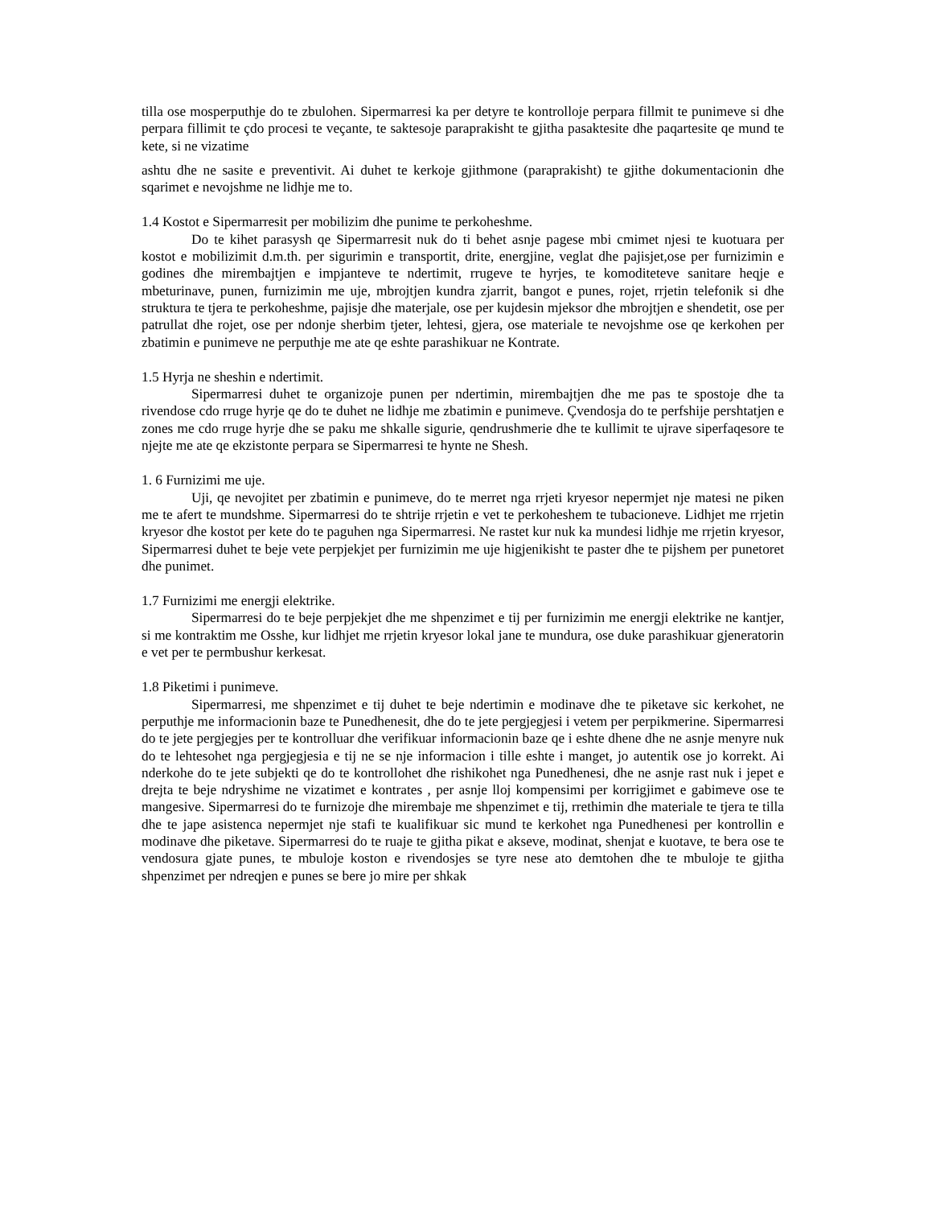tilla ose mosperputhje do te zbulohen. Sipermarresi ka per detyre te kontrolloje perpara fillmit te punimeve si dhe perpara fillimit te çdo procesi te veçante, te saktesoje paraprakisht te gjitha pasaktesite dhe paqartesite qe mund te kete, si ne vizatime
ashtu dhe ne sasite e preventivit. Ai duhet te kerkoje gjithmone (paraprakisht) te gjithe dokumentacionin dhe sqarimet e nevojshme ne lidhje me to.
1.4 Kostot e Sipermarresit per mobilizim dhe punime te perkoheshme.
Do te kihet parasysh qe Sipermarresit nuk do ti behet asnje pagese mbi cmimet njesi te kuotuara per kostot e mobilizimit d.m.th. per sigurimin e transportit, drite, energjine, veglat dhe pajisjet,ose per furnizimin e godines dhe mirembajtjen e impjanteve te ndertimit, rrugeve te hyrjes, te komoditeteve sanitare heqje e mbeturinave, punen, furnizimin me uje, mbrojtjen kundra zjarrit, bangot e punes, rojet, rrjetin telefonik si dhe struktura te tjera te perkoheshme, pajisje dhe materjale, ose per kujdesin mjeksor dhe mbrojtjen e shendetit, ose per patrullat dhe rojet, ose per ndonje sherbim tjeter, lehtesi, gjera, ose materiale te nevojshme ose qe kerkohen per zbatimin e punimeve ne perputhje me ate qe eshte parashikuar ne Kontrate.
1.5 Hyrja ne sheshin e ndertimit.
Sipermarresi duhet te organizoje punen per ndertimin, mirembajtjen dhe me pas te spostoje dhe ta rivendose cdo rruge hyrje qe do te duhet ne lidhje me zbatimin e punimeve. Çvendosja do te perfshije pershtatjen e zones me cdo rruge hyrje dhe se paku me shkalle sigurie, qendrushmerie dhe te kullimit te ujrave siperfaqesore te njejte me ate qe ekzistonte perpara se Sipermarresi te hynte ne Shesh.
1. 6 Furnizimi me uje.
Uji, qe nevojitet per zbatimin e punimeve, do te merret nga rrjeti kryesor nepermjet nje matesi ne piken me te afert te mundshme. Sipermarresi do te shtrije rrjetin e vet te perkoheshem te tubacioneve. Lidhjet me rrjetin kryesor dhe kostot per kete do te paguhen nga Sipermarresi. Ne rastet kur nuk ka mundesi lidhje me rrjetin kryesor, Sipermarresi duhet te beje vete perpjekjet per furnizimin me uje higjenikisht te paster dhe te pijshem per punetoret dhe punimet.
1.7 Furnizimi me energji elektrike.
Sipermarresi do te beje perpjekjet dhe me shpenzimet e tij per furnizimin me energji elektrike ne kantjer, si me kontraktim me Osshe, kur lidhjet me rrjetin kryesor lokal jane te mundura, ose duke parashikuar gjeneratorin e vet per te permbushur kerkesat.
1.8 Piketimi i punimeve.
Sipermarresi, me shpenzimet e tij duhet te beje ndertimin e modinave dhe te piketave sic kerkohet, ne perputhje me informacionin baze te Punedhenesit, dhe do te jete pergjegjesi i vetem per perpikmerine. Sipermarresi do te jete pergjegjes per te kontrolluar dhe verifikuar informacionin baze qe i eshte dhene dhe ne asnje menyre nuk do te lehtesohet nga pergjegjesia e tij ne se nje informacion i tille eshte i manget, jo autentik ose jo korrekt. Ai nderkohe do te jete subjekti qe do te kontrollohet dhe rishikohet nga Punedhenesi, dhe ne asnje rast nuk i jepet e drejta te beje ndryshime ne vizatimet e kontrates , per asnje lloj kompensimi per korrigjimet e gabimeve ose te mangesive. Sipermarresi do te furnizoje dhe mirembaje me shpenzimet e tij, rrethimin dhe materiale te tjera te tilla dhe te jape asistenca nepermjet nje stafi te kualifikuar sic mund te kerkohet nga Punedhenesi per kontrollin e modinave dhe piketave. Sipermarresi do te ruaje te gjitha pikat e akseve, modinat, shenjat e kuotave, te bera ose te vendosura gjate punes, te mbuloje koston e rivendosjes se tyre nese ato demtohen dhe te mbuloje te gjitha shpenzimet per ndreqjen e punes se bere jo mire per shkak